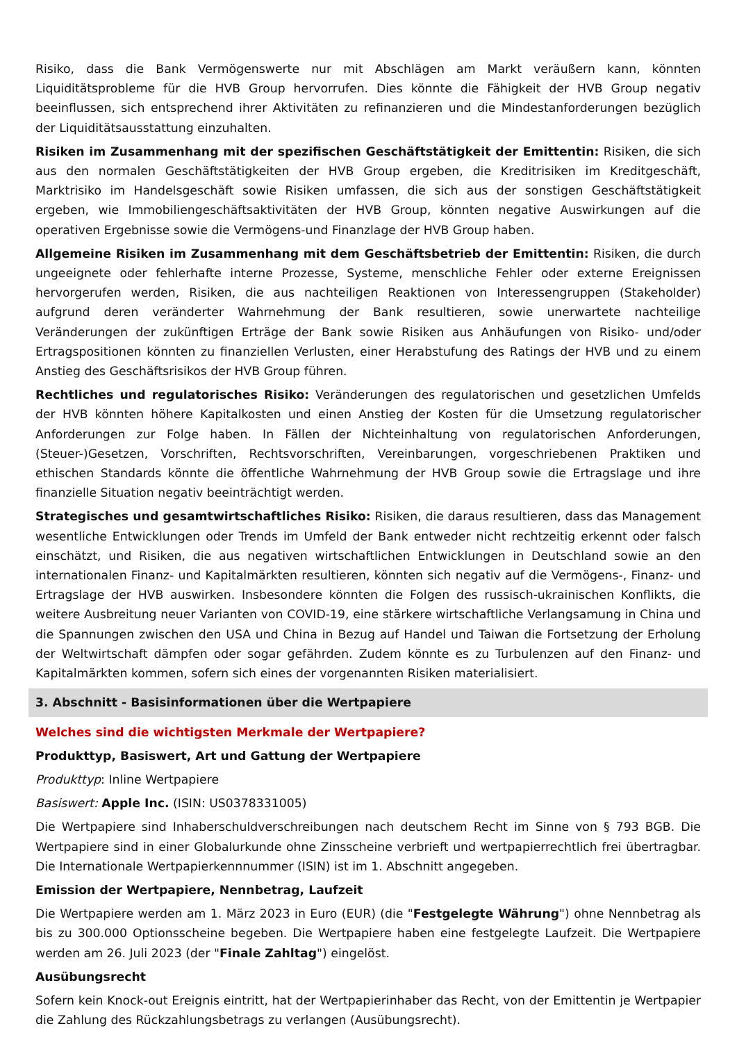Risiko, dass die Bank Vermögenswerte nur mit Abschlägen am Markt veräußern kann, könnten Liquiditätsprobleme für die HVB Group hervorrufen. Dies könnte die Fähigkeit der HVB Group negativ beeinflussen, sich entsprechend ihrer Aktivitäten zu refinanzieren und die Mindestanforderungen bezüglich der Liquiditätsausstattung einzuhalten.
Risiken im Zusammenhang mit der spezifischen Geschäftstätigkeit der Emittentin: Risiken, die sich aus den normalen Geschäftstätigkeiten der HVB Group ergeben, die Kreditrisiken im Kreditgeschäft, Marktrisiko im Handelsgeschäft sowie Risiken umfassen, die sich aus der sonstigen Geschäftstätigkeit ergeben, wie Immobiliengeschäftsaktivitäten der HVB Group, könnten negative Auswirkungen auf die operativen Ergebnisse sowie die Vermögens-und Finanzlage der HVB Group haben.
Allgemeine Risiken im Zusammenhang mit dem Geschäftsbetrieb der Emittentin: Risiken, die durch ungeeignete oder fehlerhafte interne Prozesse, Systeme, menschliche Fehler oder externe Ereignissen hervorgerufen werden, Risiken, die aus nachteiligen Reaktionen von Interessengruppen (Stakeholder) aufgrund deren veränderter Wahrnehmung der Bank resultieren, sowie unerwartete nachteilige Veränderungen der zukünftigen Erträge der Bank sowie Risiken aus Anhäufungen von Risiko- und/oder Ertragspositionen könnten zu finanziellen Verlusten, einer Herabstufung des Ratings der HVB und zu einem Anstieg des Geschäftsrisikos der HVB Group führen.
Rechtliches und regulatorisches Risiko: Veränderungen des regulatorischen und gesetzlichen Umfelds der HVB könnten höhere Kapitalkosten und einen Anstieg der Kosten für die Umsetzung regulatorischer Anforderungen zur Folge haben. In Fällen der Nichteinhaltung von regulatorischen Anforderungen, (Steuer-)Gesetzen, Vorschriften, Rechtsvorschriften, Vereinbarungen, vorgeschriebenen Praktiken und ethischen Standards könnte die öffentliche Wahrnehmung der HVB Group sowie die Ertragslage und ihre finanzielle Situation negativ beeinträchtigt werden.
Strategisches und gesamtwirtschaftliches Risiko: Risiken, die daraus resultieren, dass das Management wesentliche Entwicklungen oder Trends im Umfeld der Bank entweder nicht rechtzeitig erkennt oder falsch einschätzt, und Risiken, die aus negativen wirtschaftlichen Entwicklungen in Deutschland sowie an den internationalen Finanz- und Kapitalmärkten resultieren, könnten sich negativ auf die Vermögens-, Finanz- und Ertragslage der HVB auswirken. Insbesondere könnten die Folgen des russisch-ukrainischen Konflikts, die weitere Ausbreitung neuer Varianten von COVID-19, eine stärkere wirtschaftliche Verlangsamung in China und die Spannungen zwischen den USA und China in Bezug auf Handel und Taiwan die Fortsetzung der Erholung der Weltwirtschaft dämpfen oder sogar gefährden. Zudem könnte es zu Turbulenzen auf den Finanz- und Kapitalmärkten kommen, sofern sich eines der vorgenannten Risiken materialisiert.
3. Abschnitt - Basisinformationen über die Wertpapiere
Welches sind die wichtigsten Merkmale der Wertpapiere?
Produkttyp, Basiswert, Art und Gattung der Wertpapiere
Produkttyp: Inline Wertpapiere
Basiswert: Apple Inc. (ISIN: US0378331005)
Die Wertpapiere sind Inhaberschuldverschreibungen nach deutschem Recht im Sinne von § 793 BGB. Die Wertpapiere sind in einer Globalurkunde ohne Zinsscheine verbrieft und wertpapierrechtlich frei übertragbar. Die Internationale Wertpapierkennnummer (ISIN) ist im 1. Abschnitt angegeben.
Emission der Wertpapiere, Nennbetrag, Laufzeit
Die Wertpapiere werden am 1. März 2023 in Euro (EUR) (die "Festgelegte Währung") ohne Nennbetrag als bis zu 300.000 Optionsscheine begeben. Die Wertpapiere haben eine festgelegte Laufzeit. Die Wertpapiere werden am 26. Juli 2023 (der "Finale Zahltag") eingelöst.
Ausübungsrecht
Sofern kein Knock-out Ereignis eintritt, hat der Wertpapierinhaber das Recht, von der Emittentin je Wertpapier die Zahlung des Rückzahlungsbetrags zu verlangen (Ausübungsrecht).